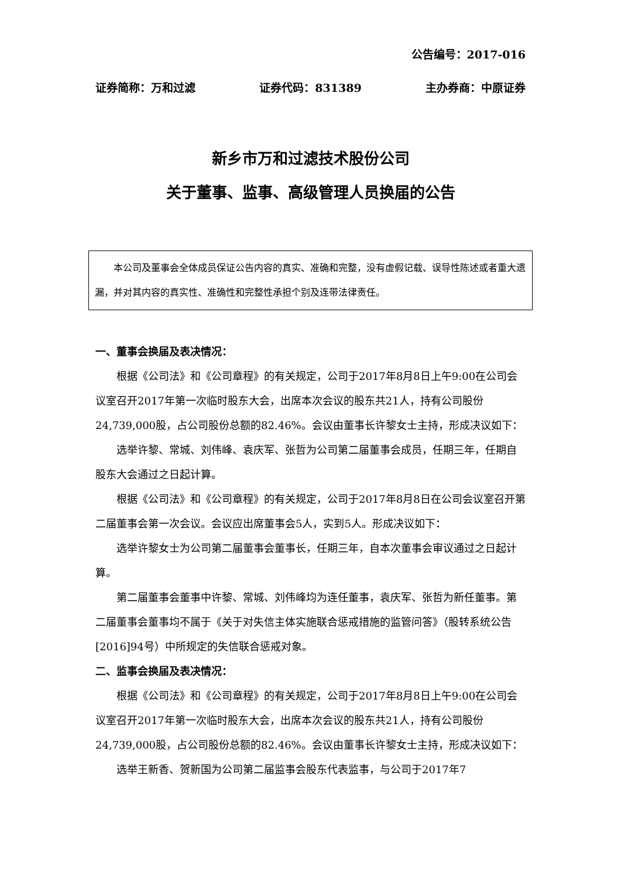公告编号：2017-016
证券简称：万和过滤 证券代码：831389 主办券商：中原证券
新乡市万和过滤技术股份公司
关于董事、监事、高级管理人员换届的公告
　　本公司及董事会全体成员保证公告内容的真实、准确和完整，没有虚假记载、误导性陈述或者重大遗漏，并对其内容的真实性、准确性和完整性承担个别及连带法律责任。
一、董事会换届及表决情况：
根据《公司法》和《公司章程》的有关规定，公司于2017年8月8日上午9:00在公司会议室召开2017年第一次临时股东大会，出席本次会议的股东共21人，持有公司股份24,739,000股，占公司股份总额的82.46%。会议由董事长许黎女士主持，形成决议如下：
选举许黎、常城、刘伟峰、袁庆军、张哲为公司第二届董事会成员，任期三年，任期自股东大会通过之日起计算。
根据《公司法》和《公司章程》的有关规定，公司于2017年8月8日在公司会议室召开第二届董事会第一次会议。会议应出席董事会5人，实到5人。形成决议如下：
选举许黎女士为公司第二届董事会董事长，任期三年，自本次董事会审议通过之日起计算。
第二届董事会董事中许黎、常城、刘伟峰均为连任董事，袁庆军、张哲为新任董事。第二届董事会董事均不属于《关于对失信主体实施联合惩戒措施的监管问答》（股转系统公告[2016]94号）中所规定的失信联合惩戒对象。
二、监事会换届及表决情况：
根据《公司法》和《公司章程》的有关规定，公司于2017年8月8日上午9:00在公司会议室召开2017年第一次临时股东大会，出席本次会议的股东共21人，持有公司股份24,739,000股，占公司股份总额的82.46%。会议由董事长许黎女士主持，形成决议如下：
选举王新香、贺新国为公司第二届监事会股东代表监事，与公司于2017年7